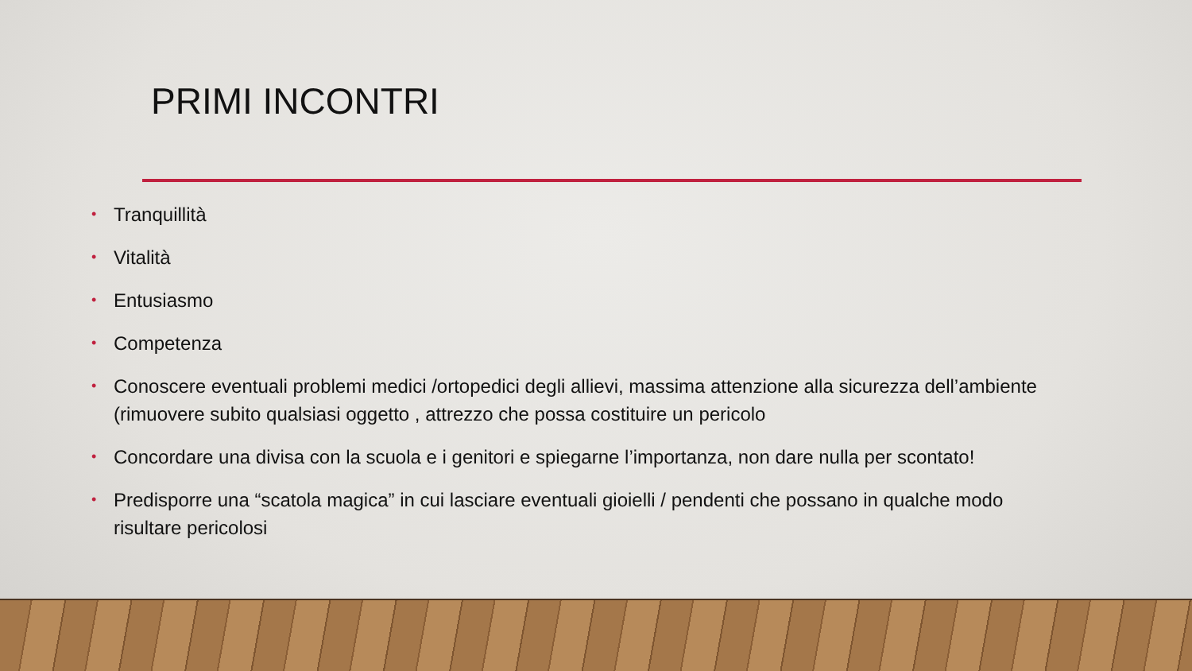PRIMI INCONTRI
• Tranquillità
• Vitalità
• Entusiasmo
• Competenza
• Conoscere eventuali problemi medici /ortopedici degli allievi, massima attenzione alla sicurezza dell’ambiente (rimuovere subito qualsiasi oggetto , attrezzo che possa costituire un pericolo
• Concordare una divisa con la scuola e i genitori e spiegarne l’importanza, non dare nulla per scontato!
• Predisporre una “scatola magica” in cui lasciare eventuali gioielli / pendenti che possano in qualche modo risultare pericolosi